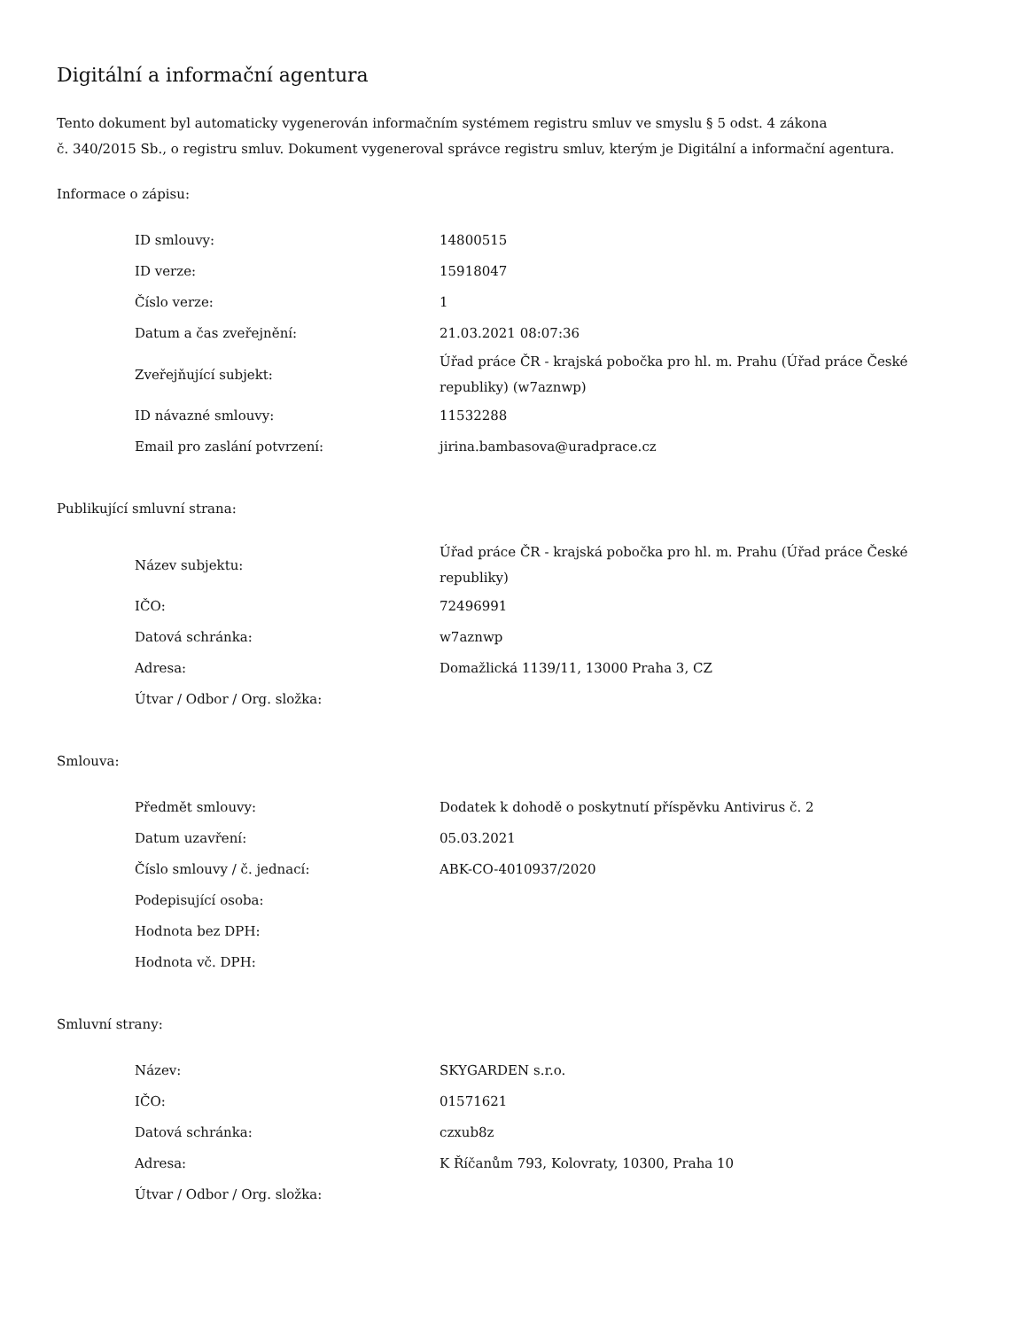Digitální a informační agentura
Tento dokument byl automaticky vygenerován informačním systémem registru smluv ve smyslu § 5 odst. 4 zákona
č. 340/2015 Sb., o registru smluv. Dokument vygeneroval správce registru smluv, kterým je Digitální a informační agentura.
Informace o zápisu:
| ID smlouvy: | 14800515 |
| ID verze: | 15918047 |
| Číslo verze: | 1 |
| Datum a čas zveřejnění: | 21.03.2021 08:07:36 |
| Zveřejňující subjekt: | Úřad práce ČR - krajská pobočka pro hl. m. Prahu (Úřad práce České republiky) (w7aznwp) |
| ID návazné smlouvy: | 11532288 |
| Email pro zaslání potvrzení: | jirina.bambasova@uradprace.cz |
Publikující smluvní strana:
| Název subjektu: | Úřad práce ČR - krajská pobočka pro hl. m. Prahu (Úřad práce České republiky) |
| IČO: | 72496991 |
| Datová schránka: | w7aznwp |
| Adresa: | Domažlická 1139/11, 13000 Praha 3, CZ |
| Útvar / Odbor / Org. složka: | |
Smlouva:
| Předmět smlouvy: | Dodatek k dohodě o poskytnutí příspěvku Antivirus č. 2 |
| Datum uzavření: | 05.03.2021 |
| Číslo smlouvy / č. jednací: | ABK-CO-4010937/2020 |
| Podepisující osoba: | |
| Hodnota bez DPH: | |
| Hodnota vč. DPH: | |
Smluvní strany:
| Název: | SKYGARDEN s.r.o. |
| IČO: | 01571621 |
| Datová schránka: | czxub8z |
| Adresa: | K Říčanům 793, Kolovraty, 10300, Praha 10 |
| Útvar / Odbor / Org. složka: | |